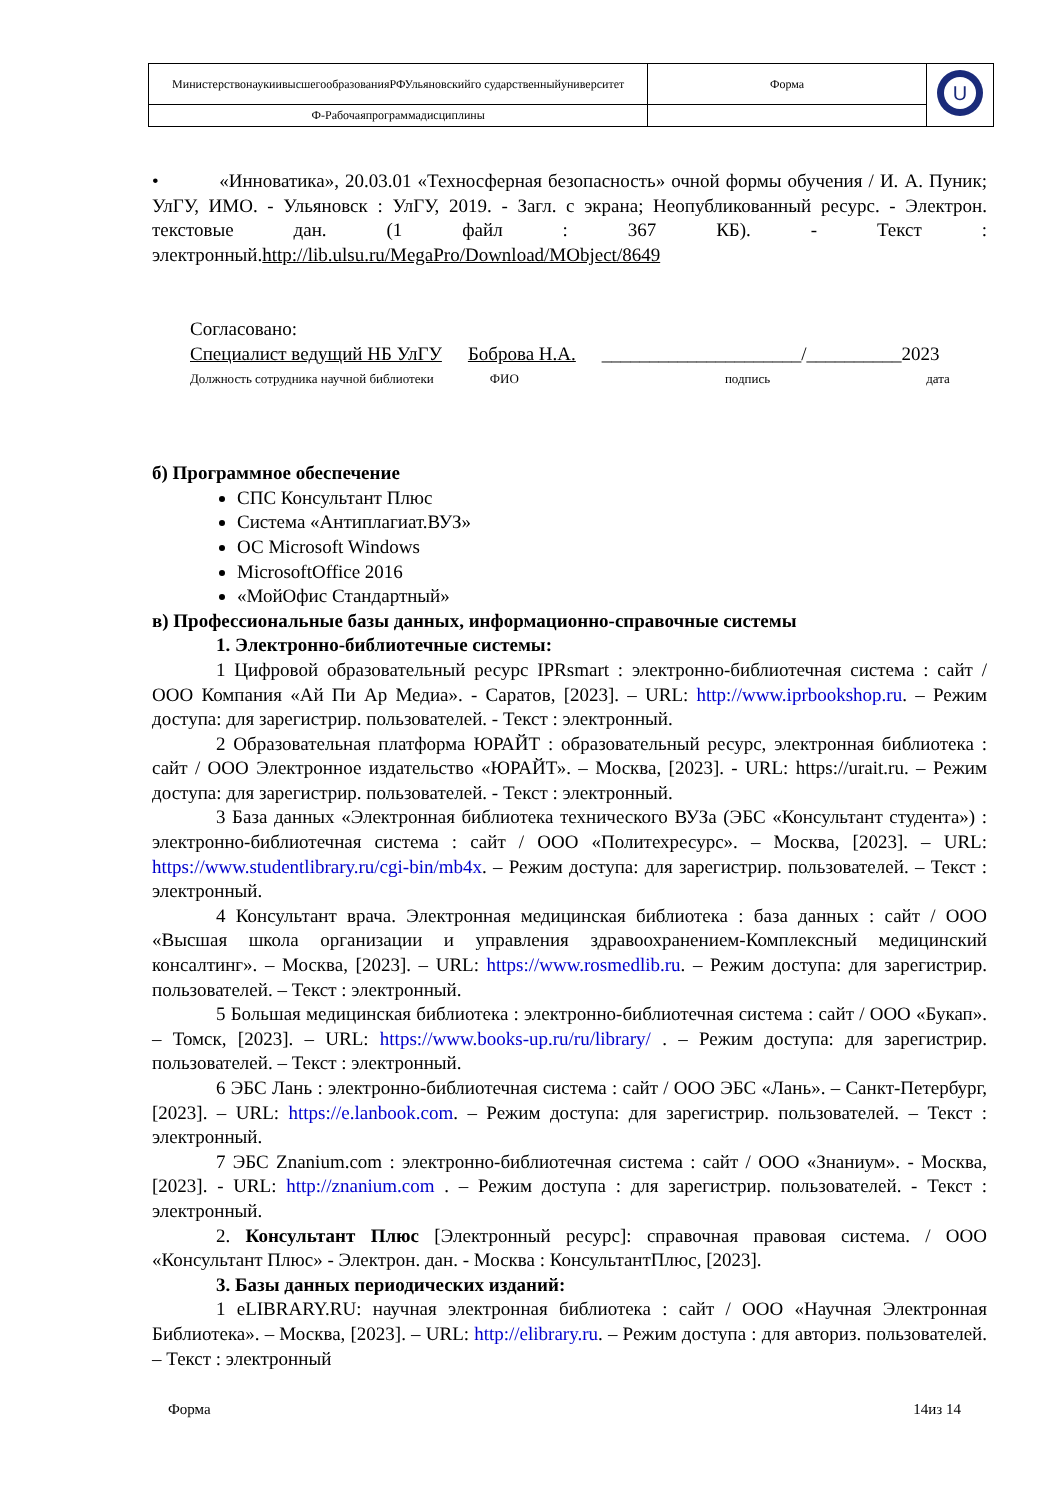| МинистерствонаукиивысшегообразованияРФУльяновскийго сударственныйуниверситет | Форма | U |
| Ф-Рабочаяпрограммадисциплины | | |
• «Инноватика», 20.03.01 «Техносферная безопасность» очной формы обучения / И. А. Пуник; УлГУ, ИМО. - Ульяновск : УлГУ, 2019. - Загл. с экрана; Неопубликованный ресурс. - Электрон. текстовые дан. (1 файл : 367 КБ). - Текст : электронный.http://lib.ulsu.ru/MegaPro/Download/MObject/8649
Согласовано:
Специалист ведущий НБ УлГУ Боброва Н.А. _____________________/__________2023
Должность сотрудника научной библиотеки ФИО подпись дата
б) Программное обеспечение
СПС Консультант Плюс
Система «Антиплагиат.ВУЗ»
ОС Microsoft Windows
MicrosoftOffice 2016
«МойОфис Стандартный»
в) Профессиональные базы данных, информационно-справочные системы
1. Электронно-библиотечные системы:
1 Цифровой образовательный ресурс IPRsmart : электронно-библиотечная система : сайт / ООО Компания «Ай Пи Ар Медиа». - Саратов, [2023]. – URL: http://www.iprbookshop.ru. – Режим доступа: для зарегистрир. пользователей. - Текст : электронный.
2 Образовательная платформа ЮРАЙТ : образовательный ресурс, электронная библиотека : сайт / ООО Электронное издательство «ЮРАЙТ». – Москва, [2023]. - URL: https://urait.ru. – Режим доступа: для зарегистрир. пользователей. - Текст : электронный.
3 База данных «Электронная библиотека технического ВУЗа (ЭБС «Консультант студента») : электронно-библиотечная система : сайт / ООО «Политехресурс». – Москва, [2023]. – URL: https://www.studentlibrary.ru/cgi-bin/mb4x. – Режим доступа: для зарегистрир. пользователей. – Текст : электронный.
4 Консультант врача. Электронная медицинская библиотека : база данных : сайт / ООО «Высшая школа организации и управления здравоохранением-Комплексный медицинский консалтинг». – Москва, [2023]. – URL: https://www.rosmedlib.ru. – Режим доступа: для зарегистрир. пользователей. – Текст : электронный.
5 Большая медицинская библиотека : электронно-библиотечная система : сайт / ООО «Букап». – Томск, [2023]. – URL: https://www.books-up.ru/ru/library/ . – Режим доступа: для зарегистрир. пользователей. – Текст : электронный.
6 ЭБС Лань : электронно-библиотечная система : сайт / ООО ЭБС «Лань». – Санкт-Петербург, [2023]. – URL: https://e.lanbook.com. – Режим доступа: для зарегистрир. пользователей. – Текст : электронный.
7 ЭБС Znanium.com : электронно-библиотечная система : сайт / ООО «Знаниум». - Москва, [2023]. - URL: http://znanium.com . – Режим доступа : для зарегистрир. пользователей. - Текст : электронный.
2. Консультант Плюс [Электронный ресурс]: справочная правовая система. / ООО «Консультант Плюс» - Электрон. дан. - Москва : КонсультантПлюс, [2023].
3. Базы данных периодических изданий:
1 eLIBRARY.RU: научная электронная библиотека : сайт / ООО «Научная Электронная Библиотека». – Москва, [2023]. – URL: http://elibrary.ru. – Режим доступа : для авториз. пользователей. – Текст : электронный
Форма 14из 14